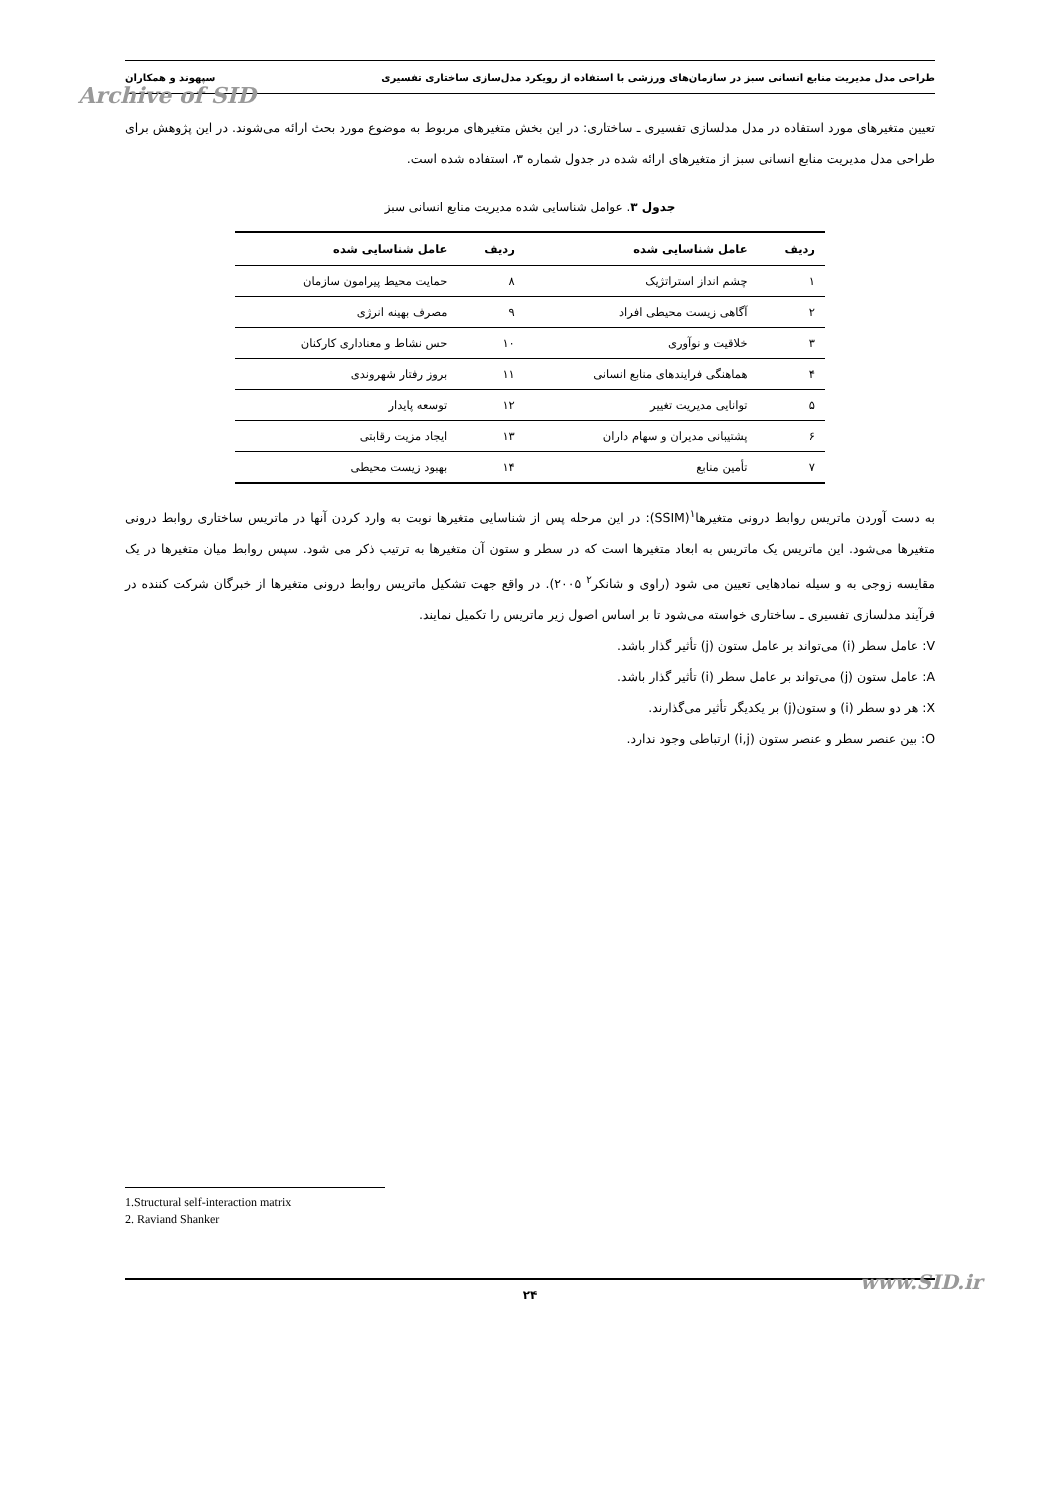طراحی مدل مدیریت منابع انسانی سبز در سازمان‌های ورزشی با استفاده از رویکرد مدل‌سازی ساختاری تفسیری سپهوند و همکاران
Archive of SID
تعیین متغیرهای مورد استفاده در مدل مدلسازی تفسیری ـ ساختاری: در این بخش متغیرهای مربوط به موضوع مورد بحث ارائه می‌شوند. در این پژوهش برای طراحی مدل مدیریت منابع انسانی سبز از متغیرهای ارائه شده در جدول شماره ۳، استفاده شده است.
جدول ۳. عوامل شناسایی شده مدیریت منابع انسانی سبز
| ردیف | عامل شناسایی شده | ردیف | عامل شناسایی شده |
| --- | --- | --- | --- |
| ۱ | چشم انداز استراتژیک | ۸ | حمایت محیط پیرامون سازمان |
| ۲ | آگاهی زیست محیطی افراد | ۹ | مصرف بهینه انرژی |
| ۳ | خلاقیت و نوآوری | ۱۰ | حس نشاط و معناداری کارکنان |
| ۴ | هماهنگی فرایندهای منابع انسانی | ۱۱ | بروز رفتار شهروندی |
| ۵ | توانایی مدیریت تغییر | ۱۲ | توسعه پایدار |
| ۶ | پشتیبانی مدیران و سهام داران | ۱۳ | ایجاد مزیت رقابتی |
| ۷ | تأمین منابع | ۱۴ | بهبود زیست محیطی |
به دست آوردن ماتریس روابط درونی متغیرها<sup>۱</sup>(SSIM): در این مرحله پس از شناسایی متغیرها نوبت به وارد کردن آنها در ماتریس ساختاری روابط درونی متغیرها می‌شود. این ماتریس یک ماتریس به ابعاد متغیرها است که در سطر و ستون آن متغیرها به ترتیب ذکر می شود. سپس روابط میان متغیرها در یک مقایسه زوجی به و سیله نمادهایی تعیین می شود (راوی و شانکر<sup>۲</sup> ۲۰۰۵). در واقع جهت تشکیل ماتریس روابط درونی متغیرها از خبرگان شرکت کننده در فرآیند مدلسازی تفسیری ـ ساختاری خواسته می‌شود تا بر اساس اصول زیر ماتریس را تکمیل نمایند.
V: عامل سطر (i) می‌تواند بر عامل ستون (j) تأثیر گذار باشد.
A: عامل ستون (j) می‌تواند بر عامل سطر (i) تأثیر گذار باشد.
X: هر دو سطر (i) و ستون(j) بر یکدیگر تأثیر می‌گذارند.
O: بین عنصر سطر و عنصر ستون (i,j) ارتباطی وجود ندارد.
1.Structural self-interaction matrix
2. Raviand Shanker
۲۴ www.SID.ir